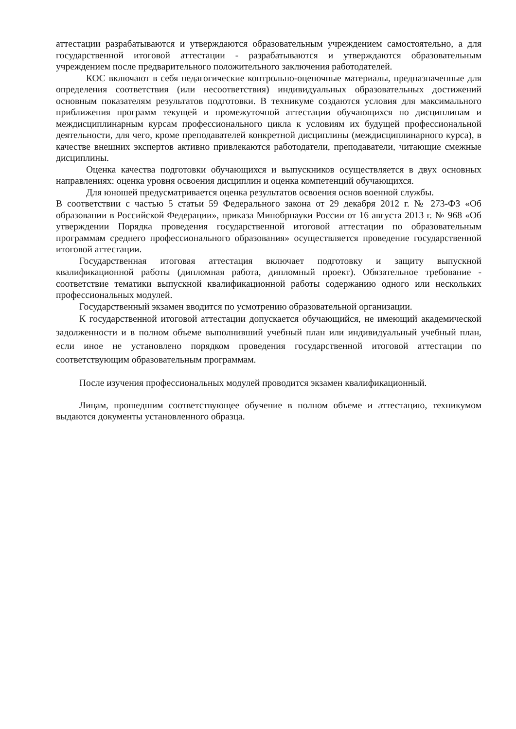аттестации разрабатываются и утверждаются образовательным учреждением самостоятельно, а для государственной итоговой аттестации - разрабатываются и утверждаются образовательным учреждением после предварительного положительного заключения работодателей.
КОС включают в себя педагогические контрольно-оценочные материалы, предназначенные для определения соответствия (или несоответствия) индивидуальных образовательных достижений основным показателям результатов подготовки. В техникуме создаются условия для максимального приближения программ текущей и промежуточной аттестации обучающихся по дисциплинам и междисциплинарным курсам профессионального цикла к условиям их будущей профессиональной деятельности, для чего, кроме преподавателей конкретной дисциплины (междисциплинарного курса), в качестве внешних экспертов активно привлекаются работодатели, преподаватели, читающие смежные дисциплины.
Оценка качества подготовки обучающихся и выпускников осуществляется в двух основных направлениях: оценка уровня освоения дисциплин и оценка компетенций обучающихся.
Для юношей предусматривается оценка результатов освоения основ военной службы.
В соответствии с частью 5 статьи 59 Федерального закона от 29 декабря 2012 г. № 273-ФЗ «Об образовании в Российской Федерации», приказа Минобрнауки России от 16 августа 2013 г. № 968 «Об утверждении Порядка проведения государственной итоговой аттестации по образовательным программам среднего профессионального образования» осуществляется проведение государственной итоговой аттестации.
Государственная итоговая аттестация включает подготовку и защиту выпускной квалификационной работы (дипломная работа, дипломный проект). Обязательное требование - соответствие тематики выпускной квалификационной работы содержанию одного или нескольких профессиональных модулей.
Государственный экзамен вводится по усмотрению образовательной организации.
К государственной итоговой аттестации допускается обучающийся, не имеющий академической задолженности и в полном объеме выполнивший учебный план или индивидуальный учебный план, если иное не установлено порядком проведения государственной итоговой аттестации по соответствующим образовательным программам.
После изучения профессиональных модулей проводится экзамен квалификационный.
Лицам, прошедшим соответствующее обучение в полном объеме и аттестацию, техникумом выдаются документы установленного образца.